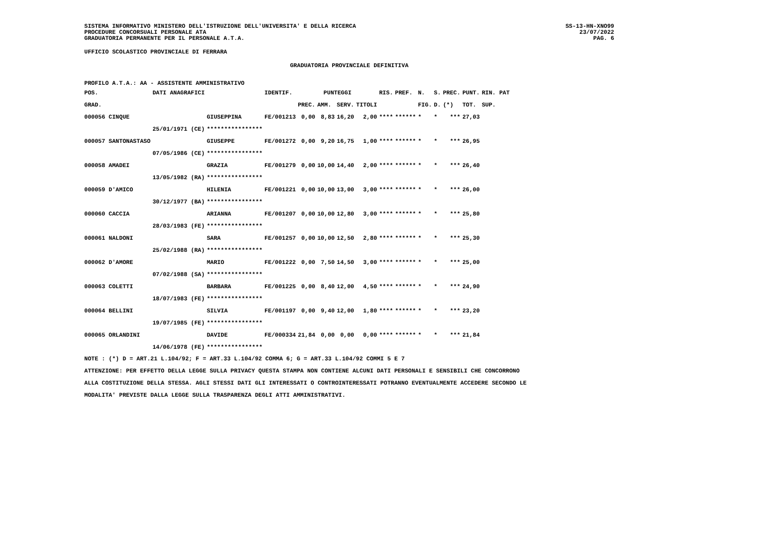SISTEMA INFORMATIVO MINISTERO DELL'ISTRUZIONE DELL'UNIVERSITA' E DELLA RICERCA
PROCEDURE CONCORSUALI PERSONALE ATA
GRADUATORIA PERMANENTE PER IL PERSONALE A.T.A.
SS-13-HN-XNO99
23/07/2022
PAG. 6
UFFICIO SCOLASTICO PROVINCIALE DI FERRARA
GRADUATORIA PROVINCIALE DEFINITIVA
PROFILO A.T.A.: AA - ASSISTENTE AMMINISTRATIVO
| POS. | DATI ANAGRAFICI | | IDENTIF. | PUNTEGGI | | | | RIS. | PREF. | N. | S. | PREC. | PUNT. | RIN. PAT |
| --- | --- | --- | --- | --- | --- | --- | --- | --- | --- | --- | --- | --- | --- | --- |
| GRAD. | | | | PREC. | AMM. | SERV. | TITOLI | | | FIG. | D. | (*) | TOT. | SUP. |
| 000056 CINQUE | | GIUSEPPINA | FE/001213 | 0,00 | 8,83 | 16,20 | 2,00 | **** | ****** | * | * | *** | 27,03 | |
| | 25/01/1971 (CE) | **************** | | | | | | | | | | | | |
| 000057 SANTONASTASO | | GIUSEPPE | FE/001272 | 0,00 | 9,20 | 16,75 | 1,00 | **** | ****** | * | * | *** | 26,95 | |
| | 07/05/1986 (CE) | **************** | | | | | | | | | | | | |
| 000058 AMADEI | | GRAZIA | FE/001279 | 0,00 | 10,00 | 14,40 | 2,00 | **** | ****** | * | * | *** | 26,40 | |
| | 13/05/1982 (RA) | **************** | | | | | | | | | | | | |
| 000059 D'AMICO | | HILENIA | FE/001221 | 0,00 | 10,00 | 13,00 | 3,00 | **** | ****** | * | * | *** | 26,00 | |
| | 30/12/1977 (BA) | **************** | | | | | | | | | | | | |
| 000060 CACCIA | | ARIANNA | FE/001207 | 0,00 | 10,00 | 12,80 | 3,00 | **** | ****** | * | * | *** | 25,80 | |
| | 28/03/1983 (FE) | **************** | | | | | | | | | | | | |
| 000061 NALDONI | | SARA | FE/001257 | 0,00 | 10,00 | 12,50 | 2,80 | **** | ****** | * | * | *** | 25,30 | |
| | 25/02/1988 (RA) | **************** | | | | | | | | | | | | |
| 000062 D'AMORE | | MARIO | FE/001222 | 0,00 | 7,50 | 14,50 | 3,00 | **** | ****** | * | * | *** | 25,00 | |
| | 07/02/1988 (SA) | **************** | | | | | | | | | | | | |
| 000063 COLETTI | | BARBARA | FE/001225 | 0,00 | 8,40 | 12,00 | 4,50 | **** | ****** | * | * | *** | 24,90 | |
| | 18/07/1983 (FE) | **************** | | | | | | | | | | | | |
| 000064 BELLINI | | SILVIA | FE/001197 | 0,00 | 9,40 | 12,00 | 1,80 | **** | ****** | * | * | *** | 23,20 | |
| | 19/07/1985 (FE) | **************** | | | | | | | | | | | | |
| 000065 ORLANDINI | | DAVIDE | FE/000334 | 21,84 | 0,00 | 0,00 | 0,00 | **** | ****** | * | * | *** | 21,84 | |
| | 14/06/1978 (FE) | **************** | | | | | | | | | | | | |
NOTE : (*) D = ART.21 L.104/92; F = ART.33 L.104/92 COMMA 6; G = ART.33 L.104/92 COMMI 5 E 7
ATTENZIONE: PER EFFETTO DELLA LEGGE SULLA PRIVACY QUESTA STAMPA NON CONTIENE ALCUNI DATI PERSONALI E SENSIBILI CHE CONCORRONO
ALLA COSTITUZIONE DELLA STESSA. AGLI STESSI DATI GLI INTERESSATI O CONTROINTERESSATI POTRANNO EVENTUALMENTE ACCEDERE SECONDO LE
MODALITA' PREVISTE DALLA LEGGE SULLA TRASPARENZA DEGLI ATTI AMMINISTRATIVI.